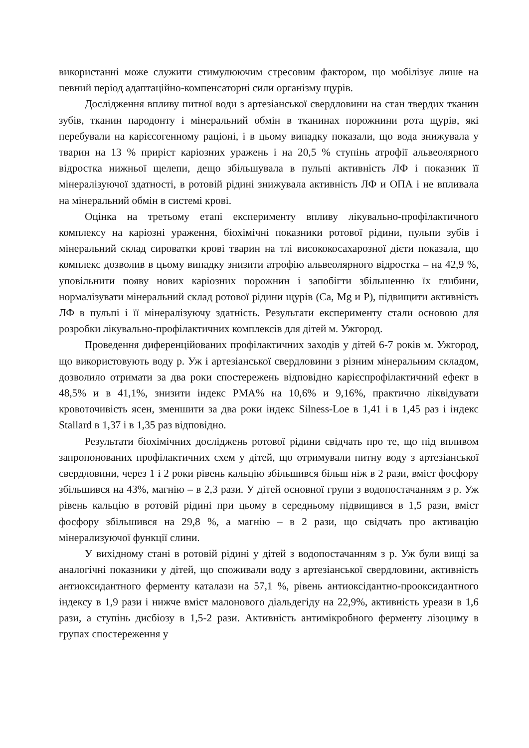використанні може служити стимулюючим стресовим фактором, що мобілізує лише на певний період адаптаційно-компенсаторні сили організму щурів.
Дослідження впливу питної води з артезіанської свердловини на стан твердих тканин зубів, тканин пародонту і мінеральний обмін в тканинах порожнини рота щурів, які перебували на карієсогенному раціоні, і в цьому випадку показали, що вода знижувала у тварин на 13 % приріст каріозних уражень і на 20,5 % ступінь атрофії альвеолярного відростка нижньої щелепи, дещо збільшувала в пульпі активність ЛФ і показник її мінералізуючої здатності, в ротовій рідині знижувала активність ЛФ и ОПА і не впливала на мінеральний обмін в системі крові.
Оцінка на третьому етапі експерименту впливу лікувально-профілак­тичного комплексу на каріозні ураження, біохімічні показники ротової рідини, пульпи зубів і мінеральний склад сироватки крові тварин на тлі висококосаха­розної дієти показала, що комплекс дозволив в цьому випадку знизити атрофію альвеолярного відростка – на 42,9 %, уповільнити появу нових каріозних порожнин і запобігти збільшенню їх глибини, нормалізувати мінеральний склад ротової рідини щурів (Са, Mg и Р), підвищити активність ЛФ в пульпі і її мінералізуючу здатність. Результати експерименту стали основою для розробки лікувально-профілактичних комплексів для дітей м. Ужгород.
Проведення диференційованих профілактичних заходів у дітей 6-7 років м. Ужгород, що використовують воду р. Уж і артезіанської свердловини з різним мінеральним складом, дозволило отримати за два роки спостережень відповідно карієспрофілактичний ефект в 48,5% и в 41,1%, знизити індекс PMA% на 10,6% и 9,16%, практично ліквідувати кровоточивість ясен, зменшити за два роки індекс Silness-Loe в 1,41 і в 1,45 раз і індекс Stallard в 1,37 і в 1,35 раз відповідно.
Результати біохімічних досліджень ротової рідини свідчать про те, що під впливом запропонованих профілактичних схем у дітей, що отримували питну воду з артезіанської свердловини, через 1 і 2 роки рівень кальцію збільшився більш ніж в 2 рази, вміст фосфору збільшився на 43%, магнію – в 2,3 рази. У дітей основної групи з водопостачанням з р. Уж рівень кальцію в ротовій рідині при цьому в середньому підвищився в 1,5 рази, вміст фосфору збільшився на 29,8 %, а магнію – в 2 рази, що свідчать про активацію мінерализуючої функції слини.
У вихідному стані в ротовій рідині у дітей з водопостачанням з р. Уж були вищі за аналогічні показники у дітей, що споживали воду з артезіанської свердловини, активність антиоксидантного ферменту каталази на 57,1 %, рівень антиоксідантно-прооксидантного індексу в 1,9 рази і нижче вміст малонового діальдегіду на 22,9%, активність уреази в 1,6 рази, а ступінь дисбіозу в 1,5-2 рази. Активність антимікробного ферменту лізоциму в групах спостереження у